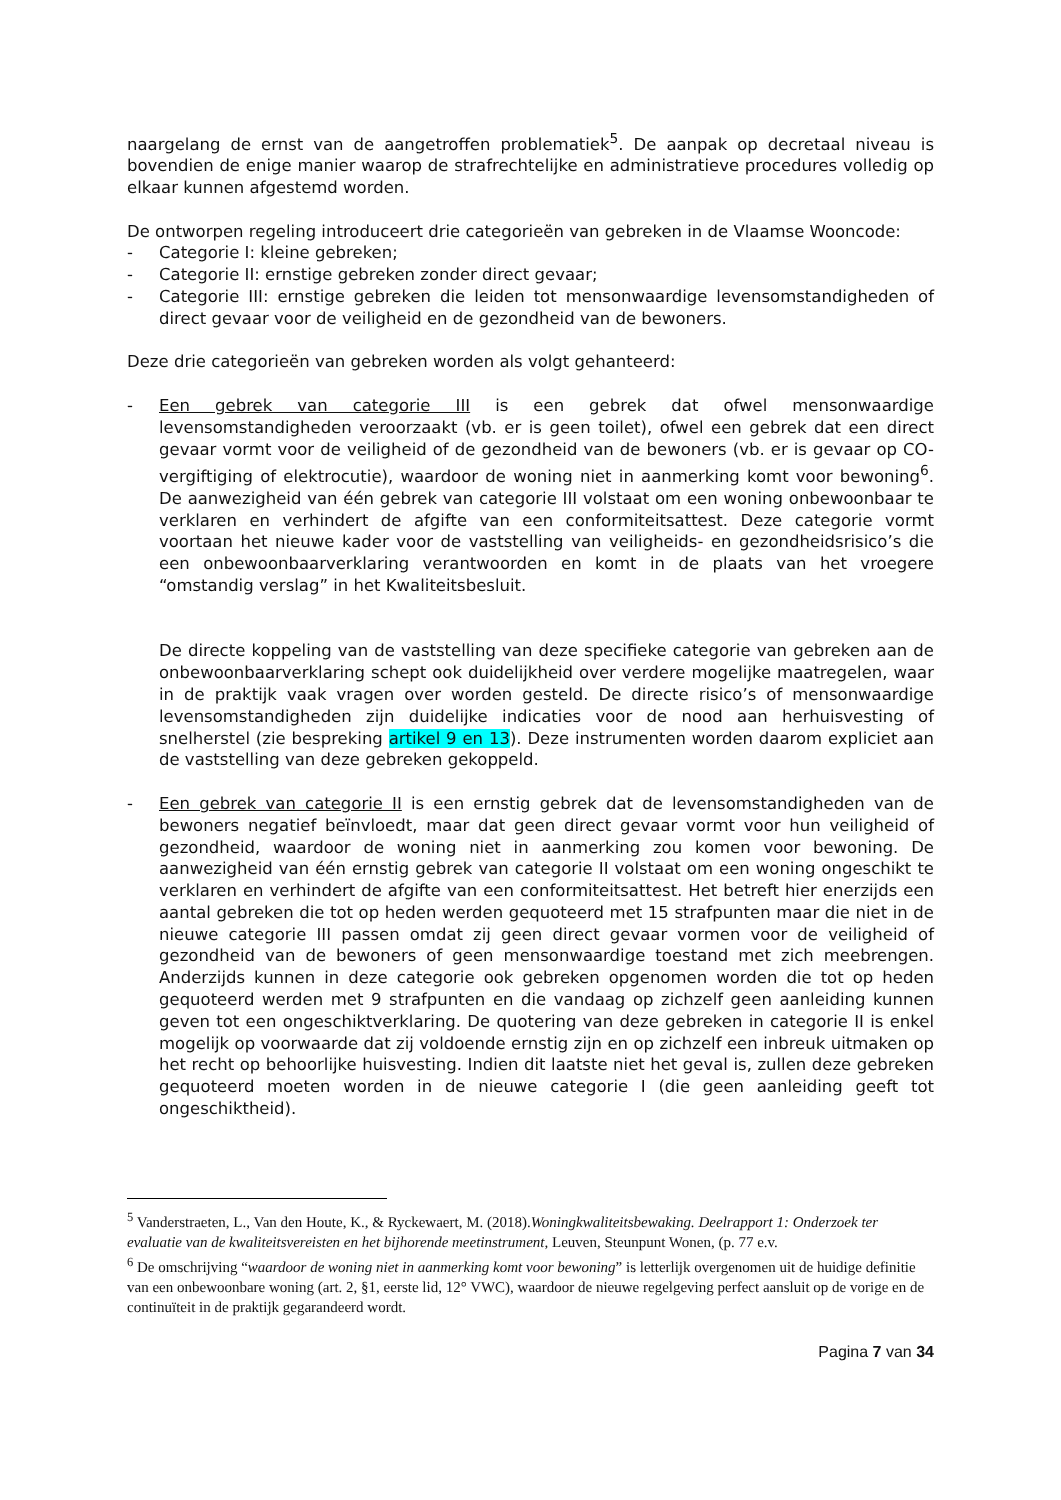naargelang de ernst van de aangetroffen problematiek<sup>5</sup>. De aanpak op decretaal niveau is bovendien de enige manier waarop de strafrechtelijke en administratieve procedures volledig op elkaar kunnen afgestemd worden.
De ontworpen regeling introduceert drie categorieën van gebreken in de Vlaamse Wooncode:
- Categorie I: kleine gebreken;
- Categorie II: ernstige gebreken zonder direct gevaar;
- Categorie III: ernstige gebreken die leiden tot mensonwaardige levensomstandigheden of direct gevaar voor de veiligheid en de gezondheid van de bewoners.
Deze drie categorieën van gebreken worden als volgt gehanteerd:
- Een gebrek van categorie III is een gebrek dat ofwel mensonwaardige levensomstandigheden veroorzaakt (vb. er is geen toilet), ofwel een gebrek dat een direct gevaar vormt voor de veiligheid of de gezondheid van de bewoners (vb. er is gevaar op CO-vergiftiging of elektrocutie), waardoor de woning niet in aanmerking komt voor bewoning<sup>6</sup>. De aanwezigheid van één gebrek van categorie III volstaat om een woning onbewoonbaar te verklaren en verhindert de afgifte van een conformiteitsattest. Deze categorie vormt voortaan het nieuwe kader voor de vaststelling van veiligheids- en gezondheidsrisico’s die een onbewoonbaarverklaring verantwoorden en komt in de plaats van het vroegere “omstandig verslag” in het Kwaliteitsbesluit.
De directe koppeling van de vaststelling van deze specifieke categorie van gebreken aan de onbewoonbaarverklaring schept ook duidelijkheid over verdere mogelijke maatregelen, waar in de praktijk vaak vragen over worden gesteld. De directe risico’s of mensonwaardige levensomstandigheden zijn duidelijke indicaties voor de nood aan herhuisvesting of snelherstel (zie bespreking artikel 9 en 13). Deze instrumenten worden daarom expliciet aan de vaststelling van deze gebreken gekoppeld.
- Een gebrek van categorie II is een ernstig gebrek dat de levensomstandigheden van de bewoners negatief beïnvloedt, maar dat geen direct gevaar vormt voor hun veiligheid of gezondheid, waardoor de woning niet in aanmerking zou komen voor bewoning. De aanwezigheid van één ernstig gebrek van categorie II volstaat om een woning ongeschikt te verklaren en verhindert de afgifte van een conformiteitsattest. Het betreft hier enerzijds een aantal gebreken die tot op heden werden gequoteerd met 15 strafpunten maar die niet in de nieuwe categorie III passen omdat zij geen direct gevaar vormen voor de veiligheid of gezondheid van de bewoners of geen mensonwaardige toestand met zich meebrengen. Anderzijds kunnen in deze categorie ook gebreken opgenomen worden die tot op heden gequoteerd werden met 9 strafpunten en die vandaag op zichzelf geen aanleiding kunnen geven tot een ongeschiktverklaring. De quotering van deze gebreken in categorie II is enkel mogelijk op voorwaarde dat zij voldoende ernstig zijn en op zichzelf een inbreuk uitmaken op het recht op behoorlijke huisvesting. Indien dit laatste niet het geval is, zullen deze gebreken gequoteerd moeten worden in de nieuwe categorie I (die geen aanleiding geeft tot ongeschiktheid).
<sup>5</sup> Vanderstraeten, L., Van den Houte, K., & Ryckewaert, M. (2018).Woningkwaliteitsbewaking. Deelrapport 1: Onderzoek ter evaluatie van de kwaliteitsvereisten en het bijhorende meetinstrument, Leuven, Steunpunt Wonen, (p. 77 e.v.
<sup>6</sup> De omschrijving “waardoor de woning niet in aanmerking komt voor bewoning” is letterlijk overgenomen uit de huidige definitie van een onbewoonbare woning (art. 2, §1, eerste lid, 12° VWC), waardoor de nieuwe regelgeving perfect aansluit op de vorige en de continuïteit in de praktijk gegarandeerd wordt.
Pagina 7 van 34